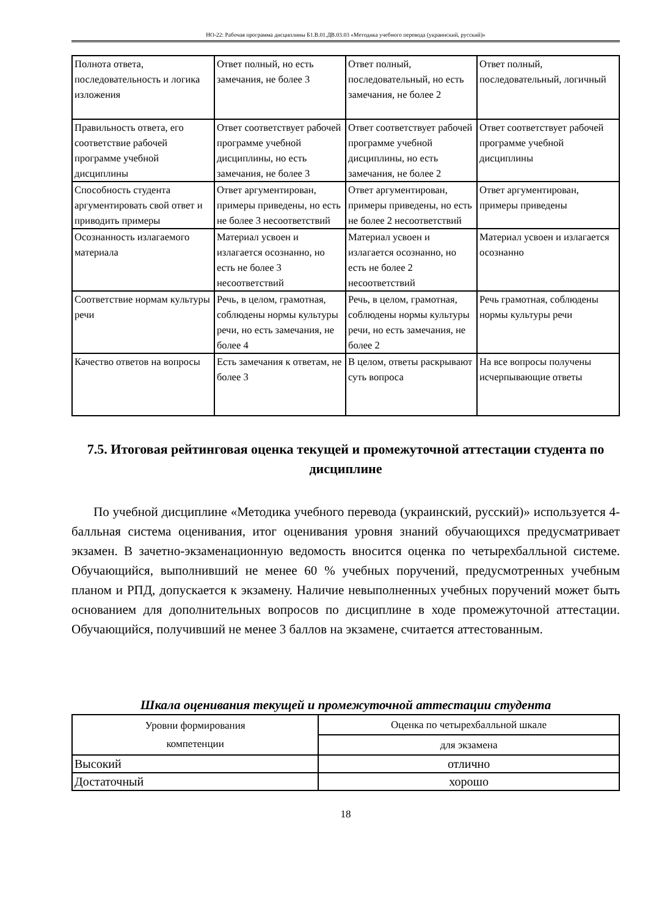НО-22: Рабочая программа дисциплины Б1.В.01.ДВ.03.03 «Методика учебного перевода (украинский, русский)»
| Полнота ответа, последовательность и логика изложения | Ответ полный, но есть замечания, не более 3 | Ответ полный, последовательный, но есть замечания, не более 2 | Ответ полный, последовательный, логичный |
| Правильность ответа, его соответствие рабочей программе учебной дисциплины | Ответ соответствует рабочей программе учебной дисциплины, но есть замечания, не более 3 | Ответ соответствует рабочей программе учебной дисциплины, но есть замечания, не более 2 | Ответ соответствует рабочей программе учебной дисциплины |
| Способность студента аргументировать свой ответ и приводить примеры | Ответ аргументирован, примеры приведены, но есть не более 3 несоответствий | Ответ аргументирован, примеры приведены, но есть не более 2 несоответствий | Ответ аргументирован, примеры приведены |
| Осознанность излагаемого материала | Материал усвоен и излагается осознанно, но есть не более 3 несоответствий | Материал усвоен и излагается осознанно, но есть не более 2 несоответствий | Материал усвоен и излагается осознанно |
| Соответствие нормам культуры речи | Речь, в целом, грамотная, соблюдены нормы культуры речи, но есть замечания, не более 4 | Речь, в целом, грамотная, соблюдены нормы культуры речи, но есть замечания, не более 2 | Речь грамотная, соблюдены нормы культуры речи |
| Качество ответов на вопросы | Есть замечания к ответам, не более 3 | В целом, ответы раскрывают суть вопроса | На все вопросы получены исчерпывающие ответы |
7.5. Итоговая рейтинговая оценка текущей и промежуточной аттестации студента по дисциплине
По учебной дисциплине «Методика учебного перевода (украинский, русский)» используется 4-балльная система оценивания, итог оценивания уровня знаний обучающихся предусматривает экзамен. В зачетно-экзаменационную ведомость вносится оценка по четырехбалльной системе. Обучающийся, выполнивший не менее 60 % учебных поручений, предусмотренных учебным планом и РПД, допускается к экзамену. Наличие невыполненных учебных поручений может быть основанием для дополнительных вопросов по дисциплине в ходе промежуточной аттестации. Обучающийся, получивший не менее 3 баллов на экзамене, считается аттестованным.
Шкала оценивания текущей и промежуточной аттестации студента
| Уровни формирования компетенции | Оценка по четырехбалльной шкале |
| --- | --- |
| | для экзамена |
| Высокий | отлично |
| Достаточный | хорошо |
18